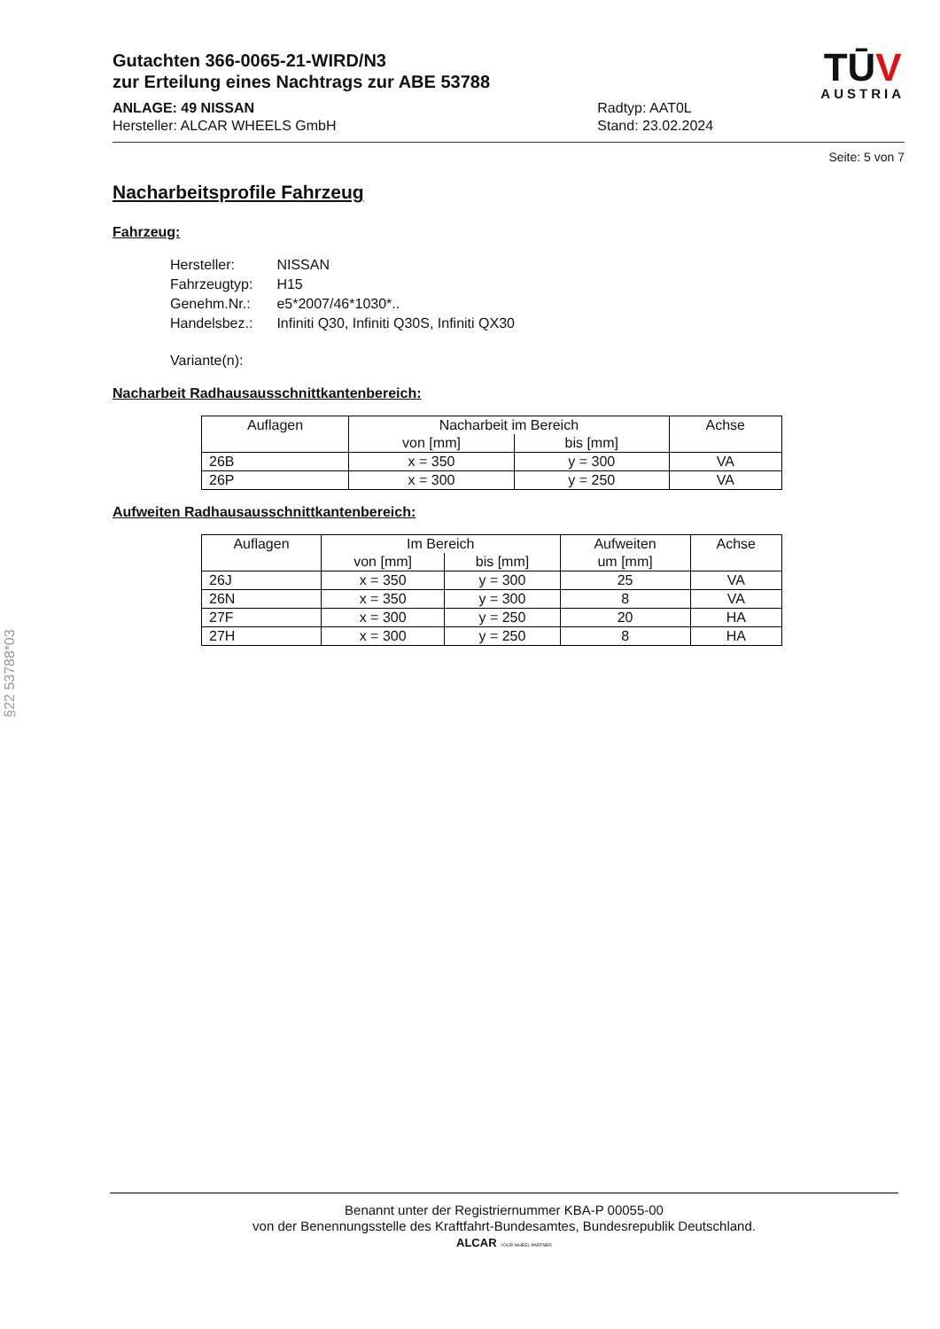Gutachten 366-0065-21-WIRD/N3
zur Erteilung eines Nachtrags zur ABE 53788
ANLAGE: 49 NISSAN
Hersteller: ALCAR WHEELS GmbH
Radtyp: AAT0L
Stand: 23.02.2024
TŪV
AUSTRIA
Seite: 5 von 7
Nacharbeitsprofile Fahrzeug
Fahrzeug:
| Hersteller: | NISSAN |
| Fahrzeugtyp: | H15 |
| Genehm.Nr.: | e5*2007/46*1030*.. |
| Handelsbez.: | Infiniti Q30, Infiniti Q30S, Infiniti QX30 |
| Variante(n): | |
Nacharbeit Radhausausschnittkantenbereich:
| Auflagen | Nacharbeit im Bereich | | Achse |
| --- | --- | --- | --- |
| | von [mm] | bis [mm] | |
| 26B | x = 350 | y = 300 | VA |
| 26P | x = 300 | y = 250 | VA |
Aufweiten Radhausausschnittkantenbereich:
| Auflagen | Im Bereich | | Aufweiten | Achse |
| --- | --- | --- | --- | --- |
| | von [mm] | bis [mm] | um [mm] | |
| 26J | x = 350 | y = 300 | 25 | VA |
| 26N | x = 350 | y = 300 | 8 | VA |
| 27F | x = 300 | y = 250 | 20 | HA |
| 27H | x = 300 | y = 250 | 8 | HA |
§22 53788*03
Benannt unter der Registriernummer KBA-P 00055-00
von der Benennungsstelle des Kraftfahrt-Bundesamtes, Bundesrepublik Deutschland.
ALCAR YOUR WHEEL PARTNER